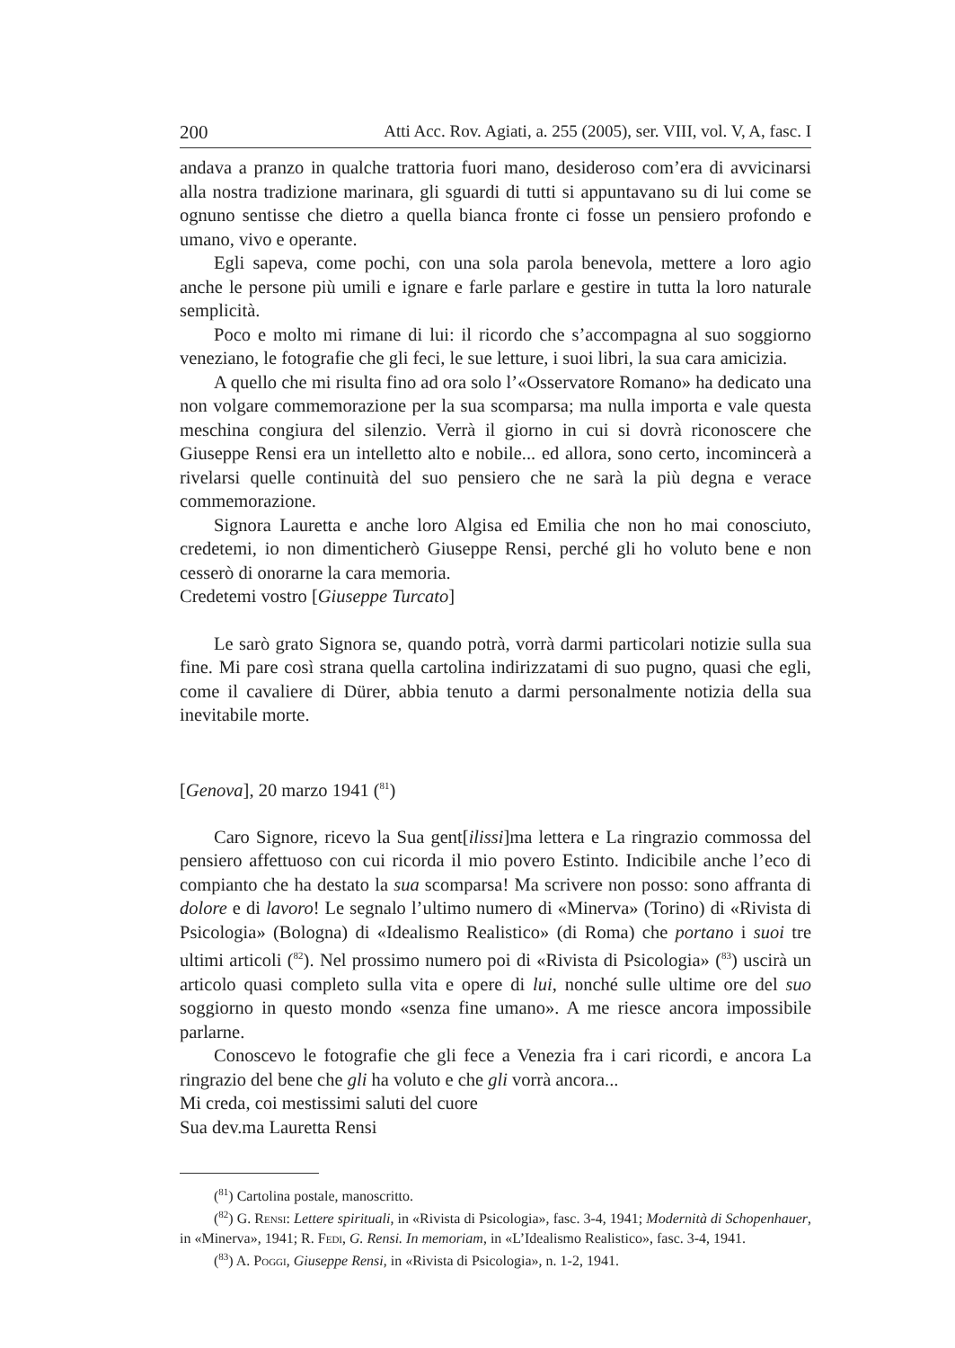200 Atti Acc. Rov. Agiati, a. 255 (2005), ser. VIII, vol. V, A, fasc. I
andava a pranzo in qualche trattoria fuori mano, desideroso com’era di avvicinarsi alla nostra tradizione marinara, gli sguardi di tutti si appuntavano su di lui come se ognuno sentisse che dietro a quella bianca fronte ci fosse un pensiero profondo e umano, vivo e operante.
Egli sapeva, come pochi, con una sola parola benevola, mettere a loro agio anche le persone più umili e ignare e farle parlare e gestire in tutta la loro naturale semplicità.
Poco e molto mi rimane di lui: il ricordo che s’accompagna al suo soggiorno veneziano, le fotografie che gli feci, le sue letture, i suoi libri, la sua cara amicizia.
A quello che mi risulta fino ad ora solo l’«Osservatore Romano» ha dedicato una non volgare commemorazione per la sua scomparsa; ma nulla importa e vale questa meschina congiura del silenzio. Verrà il giorno in cui si dovrà riconoscere che Giuseppe Rensi era un intelletto alto e nobile... ed allora, sono certo, incomincerà a rivelarsi quelle continuità del suo pensiero che ne sarà la più degna e verace commemorazione.
Signora Lauretta e anche loro Algisa ed Emilia che non ho mai conosciuto, credetemi, io non dimenticherò Giuseppe Rensi, perché gli ho voluto bene e non cesserò di onorarne la cara memoria.
Credetemi vostro [Giuseppe Turcato]
Le sarò grato Signora se, quando potrà, vorrà darmi particolari notizie sulla sua fine. Mi pare così strana quella cartolina indirizzatami di suo pugno, quasi che egli, come il cavaliere di Dürer, abbia tenuto a darmi personalmente notizia della sua inevitabile morte.
[Genova], 20 marzo 1941 (<sup>81</sup>)
Caro Signore, ricevo la Sua gent[ilissi]ma lettera e La ringrazio commossa del pensiero affettuoso con cui ricorda il mio povero Estinto. Indicibile anche l’eco di compianto che ha destato la sua scomparsa! Ma scrivere non posso: sono affranta di dolore e di lavoro! Le segnalo l’ultimo numero di «Minerva» (Torino) di «Rivista di Psicologia» (Bologna) di «Idealismo Realistico» (di Roma) che portano i suoi tre ultimi articoli (<sup>82</sup>). Nel prossimo numero poi di «Rivista di Psicologia» (<sup>83</sup>) uscirà un articolo quasi completo sulla vita e opere di lui, nonché sulle ultime ore del suo soggiorno in questo mondo «senza fine umano». A me riesce ancora impossibile parlarne.
Conoscevo le fotografie che gli fece a Venezia fra i cari ricordi, e ancora La ringrazio del bene che gli ha voluto e che gli vorrà ancora...
Mi creda, coi mestissimi saluti del cuore
Sua dev.ma Lauretta Rensi
(<sup>81</sup>) Cartolina postale, manoscritto.
(<sup>82</sup>) G. Rensi: Lettere spirituali, in «Rivista di Psicologia», fasc. 3-4, 1941; Modernità di Schopenhauer, in «Minerva», 1941; R. Fedi, G. Rensi. In memoriam, in «L’Idealismo Realistico», fasc. 3-4, 1941.
(<sup>83</sup>) A. Poggi, Giuseppe Rensi, in «Rivista di Psicologia», n. 1-2, 1941.